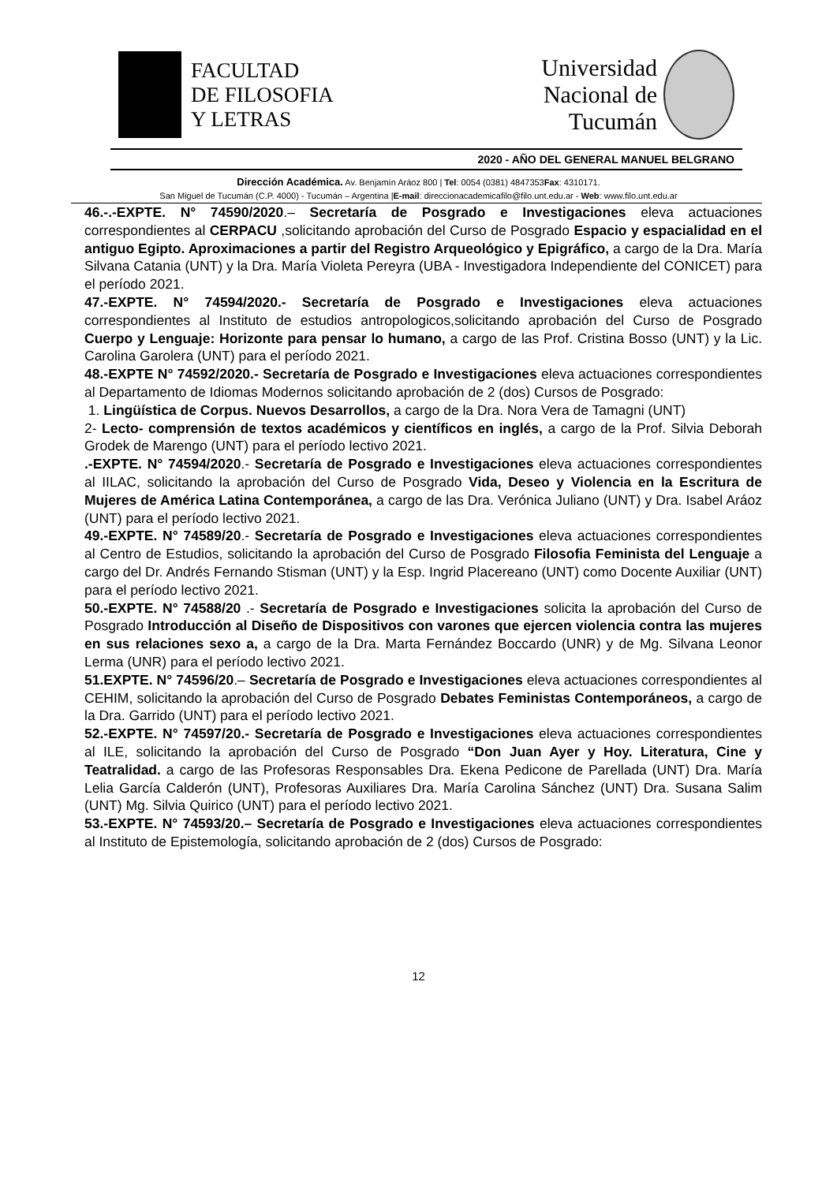FACULTAD
DE FILOSOFIA
Y LETRAS
Universidad
Nacional de
Tucumán
2020 - AÑO DEL GENERAL MANUEL BELGRANO
Dirección Académica. Av. Benjamín Aráoz 800 | Tel: 0054 (0381) 4847353Fax: 4310171.
San Miguel de Tucumán (C.P. 4000) - Tucumán – Argentina |E-mail: direccionacademicafilo@filo.unt.edu.ar - Web: www.filo.unt.edu.ar
46.-.-EXPTE. N° 74590/2020.– Secretaría de Posgrado e Investigaciones eleva actuaciones correspondientes al CERPACU ,solicitando aprobación del Curso de Posgrado Espacio y espacialidad en el antiguo Egipto. Aproximaciones a partir del Registro Arqueológico y Epigráfico, a cargo de la Dra. María Silvana Catania (UNT) y la Dra. María Violeta Pereyra (UBA - Investigadora Independiente del CONICET) para el período 2021.
47.-EXPTE. N° 74594/2020.- Secretaría de Posgrado e Investigaciones eleva actuaciones correspondientes al Instituto de estudios antropologicos,solicitando aprobación del Curso de Posgrado Cuerpo y Lenguaje: Horizonte para pensar lo humano, a cargo de las Prof. Cristina Bosso (UNT) y la Lic. Carolina Garolera (UNT) para el período 2021.
48.-EXPTE N° 74592/2020.- Secretaría de Posgrado e Investigaciones eleva actuaciones correspondientes al Departamento de Idiomas Modernos solicitando aprobación de 2 (dos) Cursos de Posgrado:
1. Lingüística de Corpus. Nuevos Desarrollos, a cargo de la Dra. Nora Vera de Tamagni (UNT)
2- Lecto- comprensión de textos académicos y científicos en inglés, a cargo de la Prof. Silvia Deborah Grodek de Marengo (UNT) para el período lectivo 2021.
.-EXPTE. N° 74594/2020.- Secretaría de Posgrado e Investigaciones eleva actuaciones correspondientes al IILAC, solicitando la aprobación del Curso de Posgrado Vida, Deseo y Violencia en la Escritura de Mujeres de América Latina Contemporánea, a cargo de las Dra. Verónica Juliano (UNT) y Dra. Isabel Aráoz (UNT) para el período lectivo 2021.
49.-EXPTE. N° 74589/20.- Secretaría de Posgrado e Investigaciones eleva actuaciones correspondientes al Centro de Estudios, solicitando la aprobación del Curso de Posgrado Filosofia Feminista del Lenguaje a cargo del Dr. Andrés Fernando Stisman (UNT) y la Esp. Ingrid Placereano (UNT) como Docente Auxiliar (UNT) para el período lectivo 2021.
50.-EXPTE. N° 74588/20 .- Secretaría de Posgrado e Investigaciones solicita la aprobación del Curso de Posgrado Introducción al Diseño de Dispositivos con varones que ejercen violencia contra las mujeres en sus relaciones sexo a, a cargo de la Dra. Marta Fernández Boccardo (UNR) y de Mg. Silvana Leonor Lerma (UNR) para el período lectivo 2021.
51.EXPTE. N° 74596/20.– Secretaría de Posgrado e Investigaciones eleva actuaciones correspondientes al CEHIM, solicitando la aprobación del Curso de Posgrado Debates Feministas Contemporáneos, a cargo de la Dra. Garrido (UNT) para el período lectivo 2021.
52.-EXPTE. N° 74597/20.- Secretaría de Posgrado e Investigaciones eleva actuaciones correspondientes al ILE, solicitando la aprobación del Curso de Posgrado “Don Juan Ayer y Hoy. Literatura, Cine y Teatralidad. a cargo de las Profesoras Responsables Dra. Ekena Pedicone de Parellada (UNT) Dra. María Lelia García Calderón (UNT), Profesoras Auxiliares Dra. María Carolina Sánchez (UNT) Dra. Susana Salim (UNT) Mg. Silvia Quirico (UNT) para el período lectivo 2021.
53.-EXPTE. N° 74593/20.– Secretaría de Posgrado e Investigaciones eleva actuaciones correspondientes al Instituto de Epistemología, solicitando aprobación de 2 (dos) Cursos de Posgrado:
12